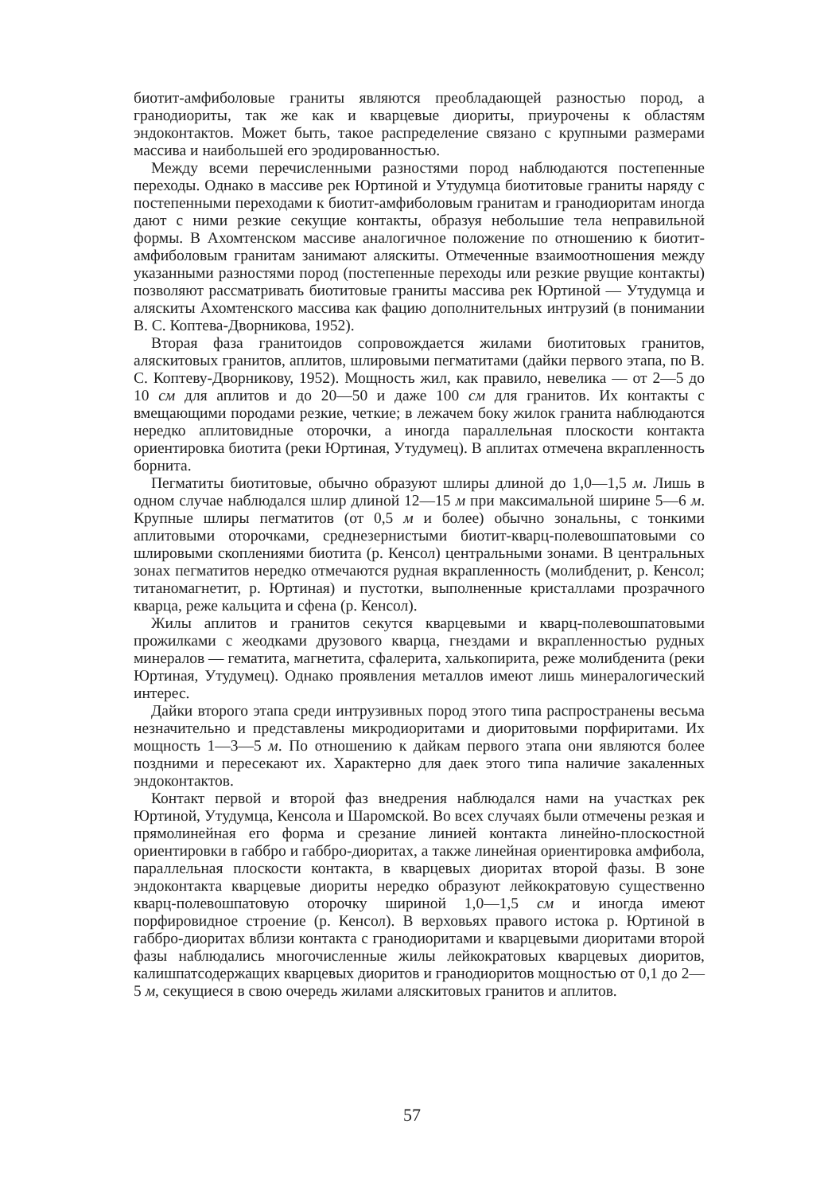биотит-амфиболовые граниты являются преобладающей разностью пород, а гранодиориты, так же как и кварцевые диориты, приурочены к областям эндоконтактов. Может быть, такое распределение связано с крупными размерами массива и наибольшей его эродированностью.
Между всеми перечисленными разностями пород наблюдаются постепенные переходы. Однако в массиве рек Юртиной и Утудумца биотитовые граниты наряду с постепенными переходами к биотит-амфиболовым гранитам и гранодиоритам иногда дают с ними резкие секущие контакты, образуя небольшие тела неправильной формы. В Ахомтенском массиве аналогичное положение по отношению к биотит-амфиболовым гранитам занимают аляскиты. Отмеченные взаимоотношения между указанными разностями пород (постепенные переходы или резкие рвущие контакты) позволяют рассматривать биотитовые граниты массива рек Юртиной — Утудумца и аляскиты Ахомтенского массива как фацию дополнительных интрузий (в понимании В. С. Коптева-Дворникова, 1952).
Вторая фаза гранитоидов сопровождается жилами биотитовых гранитов, аляскитовых гранитов, аплитов, шлировыми пегматитами (дайки первого этапа, по В. С. Коптеву-Дворникову, 1952). Мощность жил, как правило, невелика — от 2—5 до 10 см для аплитов и до 20—50 и даже 100 см для гранитов. Их контакты с вмещающими породами резкие, четкие; в лежачем боку жилок гранита наблюдаются нередко аплитовидные оторочки, а иногда параллельная плоскости контакта ориентировка биотита (реки Юртиная, Утудумец). В аплитах отмечена вкрапленность борнита.
Пегматиты биотитовые, обычно образуют шлиры длиной до 1,0—1,5 м. Лишь в одном случае наблюдался шлир длиной 12—15 м при максимальной ширине 5—6 м. Крупные шлиры пегматитов (от 0,5 м и более) обычно зональны, с тонкими аплитовыми оторочками, среднезернистыми биотит-кварц-полевошпатовыми со шлировыми скоплениями биотита (р. Кенсол) центральными зонами. В центральных зонах пегматитов нередко отмечаются рудная вкрапленность (молибденит, р. Кенсол; титаномагнетит, р. Юртиная) и пустотки, выполненные кристаллами прозрачного кварца, реже кальцита и сфена (р. Кенсол).
Жилы аплитов и гранитов секутся кварцевыми и кварц-полевошпатовыми прожилками с жеодками друзового кварца, гнездами и вкрапленностью рудных минералов — гематита, магнетита, сфалерита, халькопирита, реже молибденита (реки Юртиная, Утудумец). Однако проявления металлов имеют лишь минералогический интерес.
Дайки второго этапа среди интрузивных пород этого типа распространены весьма незначительно и представлены микродиоритами и диоритовыми порфиритами. Их мощность 1—3—5 м. По отношению к дайкам первого этапа они являются более поздними и пересекают их. Характерно для даек этого типа наличие закаленных эндоконтактов.
Контакт первой и второй фаз внедрения наблюдался нами на участках рек Юртиной, Утудумца, Кенсола и Шаромской. Во всех случаях были отмечены резкая и прямолинейная его форма и срезание линией контакта линейно-плоскостной ориентировки в габбро и габбро-диоритах, а также линейная ориентировка амфибола, параллельная плоскости контакта, в кварцевых диоритах второй фазы. В зоне эндоконтакта кварцевые диориты нередко образуют лейкократовую существенно кварц-полевошпатовую оторочку шириной 1,0—1,5 см и иногда имеют порфировидное строение (р. Кенсол). В верховьях правого истока р. Юртиной в габбро-диоритах вблизи контакта с гранодиоритами и кварцевыми диоритами второй фазы наблюдались многочисленные жилы лейкократовых кварцевых диоритов, калишпатсодержащих кварцевых диоритов и гранодиоритов мощностью от 0,1 до 2—5 м, секущиеся в свою очередь жилами аляскитовых гранитов и аплитов.
57